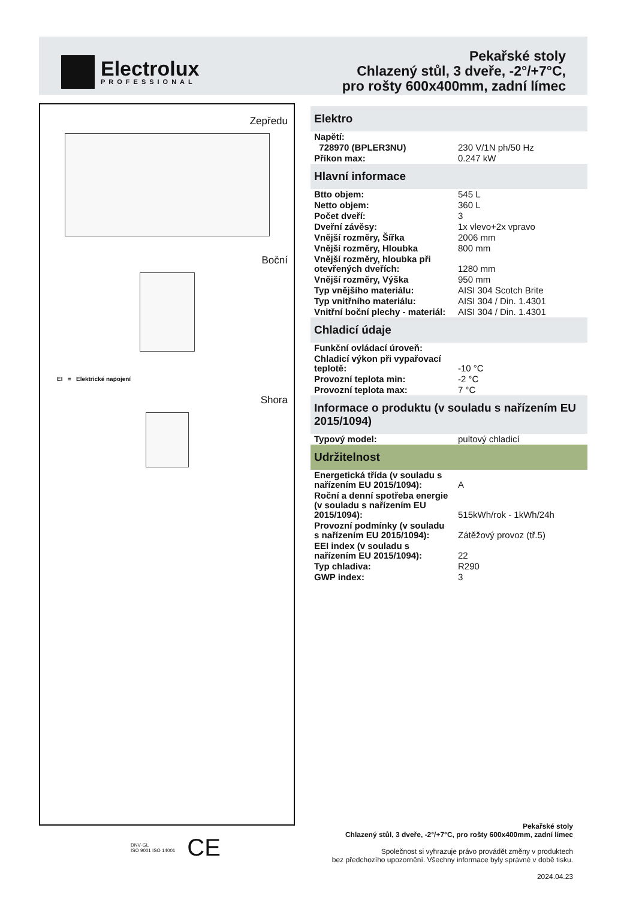Electrolux
PROFESSIONAL
Pekařské stoly
Chlazený stůl, 3 dveře, -2°/+7°C,
pro rošty 600x400mm, zadní límec
Zepředu
Boční
EI = Elektrické napojení
Shora
Elektro
| Napětí: | |
| 728970 (BPLER3NU) | 230 V/1N ph/50 Hz |
| Příkon max: | 0.247 kW |
Hlavní informace
| Btto objem: | 545 L |
| Netto objem: | 360 L |
| Počet dveří: | 3 |
| Dveřní závěsy: | 1x vlevo+2x vpravo |
| Vnější rozměry, Šířka | 2006 mm |
| Vnější rozměry, Hloubka | 800 mm |
| Vnější rozměry, hloubka při otevřených dveřích: | 1280 mm |
| Vnější rozměry, Výška | 950 mm |
| Typ vnějšího materiálu: | AISI 304 Scotch Brite |
| Typ vnitřního materiálu: | AISI 304 / Din. 1.4301 |
| Vnitřní boční plechy - materiál: | AISI 304 / Din. 1.4301 |
Chladicí údaje
| Funkční ovládací úroveň: | |
| Chladicí výkon při vypařovací teplotě: | -10 °C |
| Provozní teplota min: | -2 °C |
| Provozní teplota max: | 7 °C |
Informace o produktu (v souladu s nařízením EU 2015/1094)
| Typový model: | pultový chladicí |
Udržitelnost
| Energetická třída (v souladu s nařízením EU 2015/1094): | A |
| Roční a denní spotřeba energie (v souladu s nařízením EU 2015/1094): | 515kWh/rok - 1kWh/24h |
| Provozní podmínky (v souladu s nařízením EU 2015/1094): | Zátěžový provoz (tř.5) |
| EEI index (v souladu s nařízením EU 2015/1094): | 22 |
| Typ chladiva: | R290 |
| GWP index: | 3 |
DNV·GL
ISO 9001 ISO 14001 CE
Pekařské stoly
Chlazený stůl, 3 dveře, -2°/+7°C, pro rošty 600x400mm, zadní límec
Společnost si vyhrazuje právo provádět změny v produktech
bez předchozího upozornění. Všechny informace byly správné v době tisku.
2024.04.23